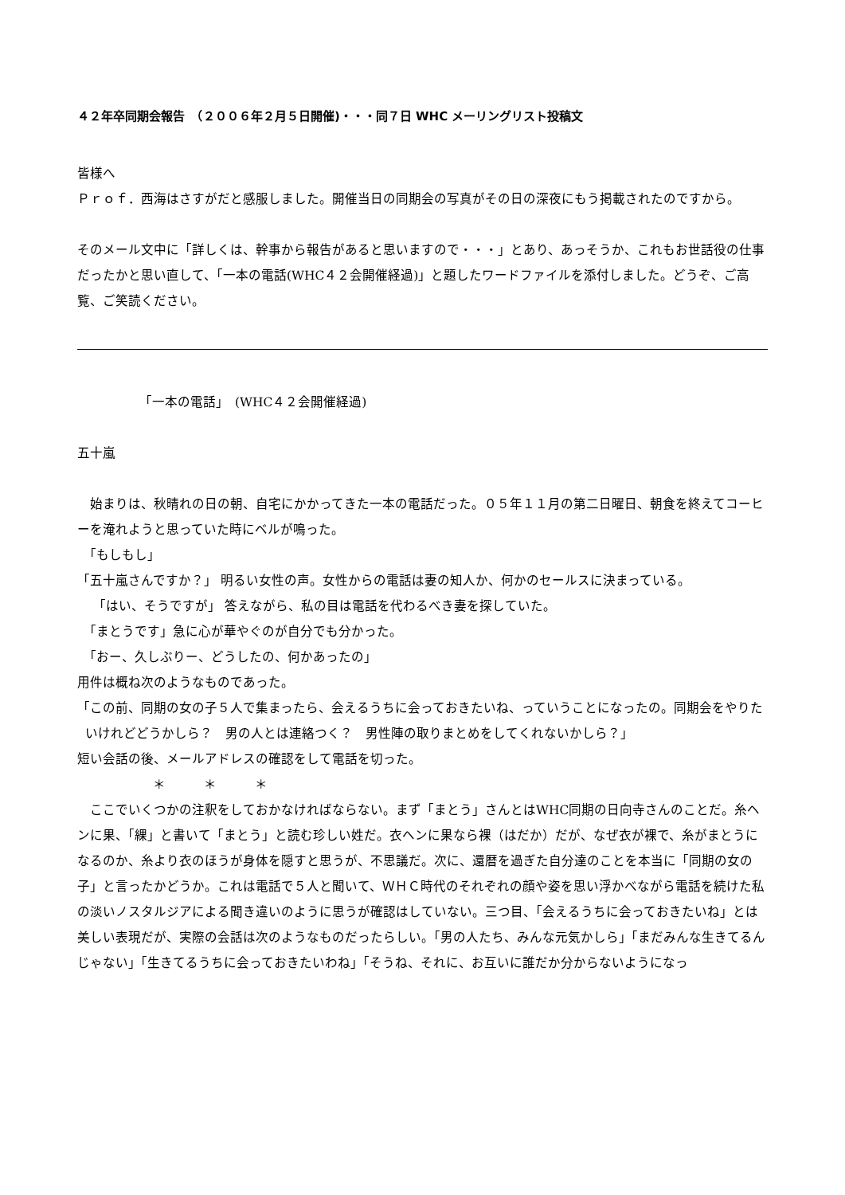４２年卒同期会報告　（２００６年２月５日開催)・・・同７日 WHC メーリングリスト投稿文
皆様へ
Ｐｒｏｆ．西海はさすがだと感服しました。開催当日の同期会の写真がその日の深夜にもう掲載されたのですから。
そのメール文中に「詳しくは、幹事から報告があると思いますので・・・」とあり、あっそうか、これもお世話役の仕事だったかと思い直して、「一本の電話(WHC４２会開催経過)」と題したワードファイルを添付しました。どうぞ、ご高覧、ご笑読ください。
「一本の電話」　(WHC４２会開催経過)
五十嵐
　始まりは、秋晴れの日の朝、自宅にかかってきた一本の電話だった。０５年１１月の第二日曜日、朝食を終えてコーヒーを淹れようと思っていた時にベルが鳴った。
　「もしもし」
「五十嵐さんですか？」 明るい女性の声。女性からの電話は妻の知人か、何かのセールスに決まっている。
「はい、そうですが」 答えながら、私の目は電話を代わるべき妻を探していた。
　「まとうです」急に心が華やぐのが自分でも分かった。
　「おー、久しぶりー、どうしたの、何かあったの」
用件は概ね次のようなものであった。
「この前、同期の女の子５人で集まったら、会えるうちに会っておきたいね、っていうことになったの。同期会をやりたいけれどどうかしら？　男の人とは連絡つく？　男性陣の取りまとめをしてくれないかしら？」
短い会話の後、メールアドレスの確認をして電話を切った。
＊　　　＊　　　＊
　ここでいくつかの注釈をしておかなければならない。まず「まとう」さんとはWHC同期の日向寺さんのことだ。糸ヘンに果、「綶」と書いて「まとう」と読む珍しい姓だ。衣ヘンに果なら裸（はだか）だが、なぜ衣が裸で、糸がまとうになるのか、糸より衣のほうが身体を隠すと思うが、不思議だ。次に、還暦を過ぎた自分達のことを本当に「同期の女の子」と言ったかどうか。これは電話で５人と聞いて、ＷＨＣ時代のそれぞれの顔や姿を思い浮かべながら電話を続けた私の淡いノスタルジアによる聞き違いのように思うが確認はしていない。三つ目、「会えるうちに会っておきたいね」とは美しい表現だが、実際の会話は次のようなものだったらしい。「男の人たち、みんな元気かしら」「まだみんな生きてるんじゃない」「生きてるうちに会っておきたいわね」「そうね、それに、お互いに誰だか分からないようになっ